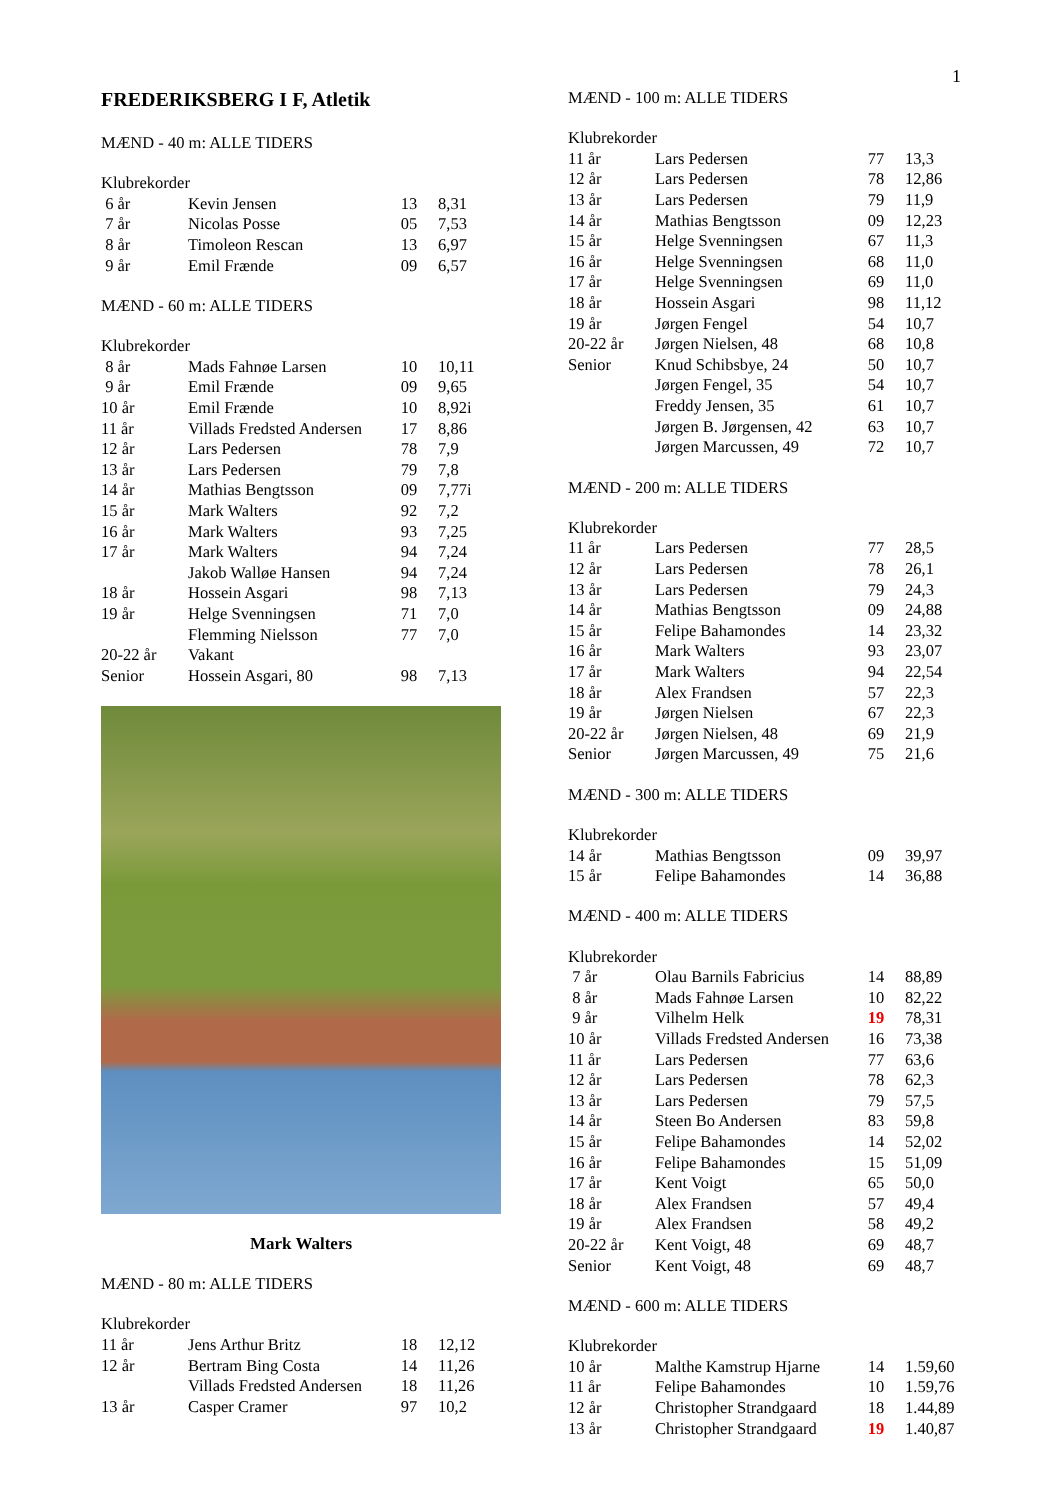1
FREDERIKSBERG I F, Atletik
MÆND - 40 m: ALLE TIDERS
| Klubrekorder | | | |
| 6 år | Kevin Jensen | 13 | 8,31 |
| 7 år | Nicolas Posse | 05 | 7,53 |
| 8 år | Timoleon Rescan | 13 | 6,97 |
| 9 år | Emil Frænde | 09 | 6,57 |
MÆND - 60 m: ALLE TIDERS
| Klubrekorder | | | |
| 8 år | Mads Fahnøe Larsen | 10 | 10,11 |
| 9 år | Emil Frænde | 09 | 9,65 |
| 10 år | Emil Frænde | 10 | 8,92i |
| 11 år | Villads Fredsted Andersen | 17 | 8,86 |
| 12 år | Lars Pedersen | 78 | 7,9 |
| 13 år | Lars Pedersen | 79 | 7,8 |
| 14 år | Mathias Bengtsson | 09 | 7,77i |
| 15 år | Mark Walters | 92 | 7,2 |
| 16 år | Mark Walters | 93 | 7,25 |
| 17 år | Mark Walters | 94 | 7,24 |
| | Jakob Walløe Hansen | 94 | 7,24 |
| 18 år | Hossein Asgari | 98 | 7,13 |
| 19 år | Helge Svenningsen | 71 | 7,0 |
| | Flemming Nielsson | 77 | 7,0 |
| 20-22 år | Vakant | | |
| Senior | Hossein Asgari, 80 | 98 | 7,13 |
Mark Walters
MÆND - 80 m: ALLE TIDERS
| Klubrekorder | | | |
| 11 år | Jens Arthur Britz | 18 | 12,12 |
| 12 år | Bertram Bing Costa | 14 | 11,26 |
| | Villads Fredsted Andersen | 18 | 11,26 |
| 13 år | Casper Cramer | 97 | 10,2 |
MÆND - 100 m: ALLE TIDERS
| Klubrekorder | | | |
| 11 år | Lars Pedersen | 77 | 13,3 |
| 12 år | Lars Pedersen | 78 | 12,86 |
| 13 år | Lars Pedersen | 79 | 11,9 |
| 14 år | Mathias Bengtsson | 09 | 12,23 |
| 15 år | Helge Svenningsen | 67 | 11,3 |
| 16 år | Helge Svenningsen | 68 | 11,0 |
| 17 år | Helge Svenningsen | 69 | 11,0 |
| 18 år | Hossein Asgari | 98 | 11,12 |
| 19 år | Jørgen Fengel | 54 | 10,7 |
| 20-22 år | Jørgen Nielsen, 48 | 68 | 10,8 |
| Senior | Knud Schibsbye, 24 | 50 | 10,7 |
| | Jørgen Fengel, 35 | 54 | 10,7 |
| | Freddy Jensen, 35 | 61 | 10,7 |
| | Jørgen B. Jørgensen, 42 | 63 | 10,7 |
| | Jørgen Marcussen, 49 | 72 | 10,7 |
MÆND - 200 m: ALLE TIDERS
| Klubrekorder | | | |
| 11 år | Lars Pedersen | 77 | 28,5 |
| 12 år | Lars Pedersen | 78 | 26,1 |
| 13 år | Lars Pedersen | 79 | 24,3 |
| 14 år | Mathias Bengtsson | 09 | 24,88 |
| 15 år | Felipe Bahamondes | 14 | 23,32 |
| 16 år | Mark Walters | 93 | 23,07 |
| 17 år | Mark Walters | 94 | 22,54 |
| 18 år | Alex Frandsen | 57 | 22,3 |
| 19 år | Jørgen Nielsen | 67 | 22,3 |
| 20-22 år | Jørgen Nielsen, 48 | 69 | 21,9 |
| Senior | Jørgen Marcussen, 49 | 75 | 21,6 |
MÆND - 300 m: ALLE TIDERS
| Klubrekorder | | | |
| 14 år | Mathias Bengtsson | 09 | 39,97 |
| 15 år | Felipe Bahamondes | 14 | 36,88 |
MÆND - 400 m: ALLE TIDERS
| Klubrekorder | | | |
| 7 år | Olau Barnils Fabricius | 14 | 88,89 |
| 8 år | Mads Fahnøe Larsen | 10 | 82,22 |
| 9 år | Vilhelm Helk | 19 | 78,31 |
| 10 år | Villads Fredsted Andersen | 16 | 73,38 |
| 11 år | Lars Pedersen | 77 | 63,6 |
| 12 år | Lars Pedersen | 78 | 62,3 |
| 13 år | Lars Pedersen | 79 | 57,5 |
| 14 år | Steen Bo Andersen | 83 | 59,8 |
| 15 år | Felipe Bahamondes | 14 | 52,02 |
| 16 år | Felipe Bahamondes | 15 | 51,09 |
| 17 år | Kent Voigt | 65 | 50,0 |
| 18 år | Alex Frandsen | 57 | 49,4 |
| 19 år | Alex Frandsen | 58 | 49,2 |
| 20-22 år | Kent Voigt, 48 | 69 | 48,7 |
| Senior | Kent Voigt, 48 | 69 | 48,7 |
MÆND - 600 m: ALLE TIDERS
| Klubrekorder | | | |
| 10 år | Malthe Kamstrup Hjarne | 14 | 1.59,60 |
| 11 år | Felipe Bahamondes | 10 | 1.59,76 |
| 12 år | Christopher Strandgaard | 18 | 1.44,89 |
| 13 år | Christopher Strandgaard | 19 | 1.40,87 |